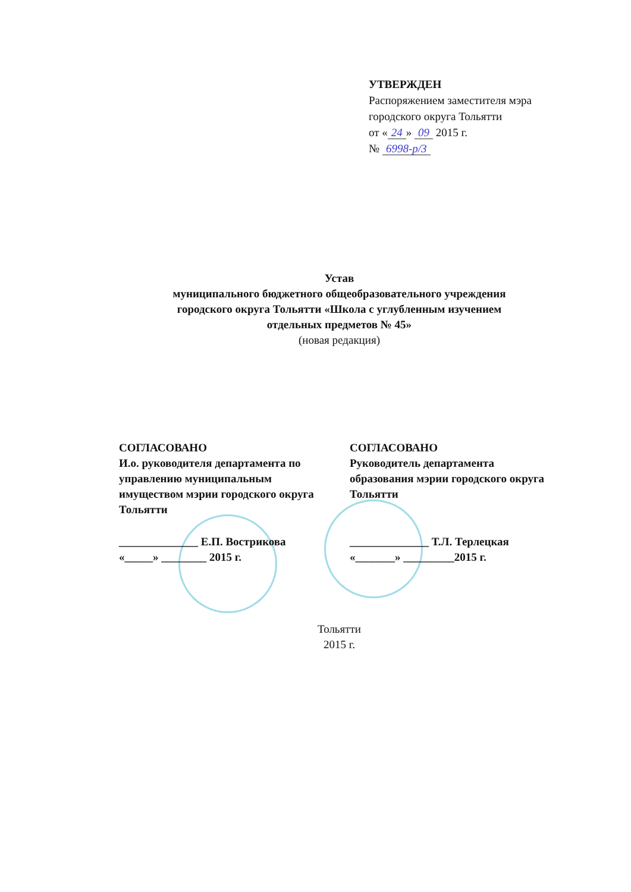УТВЕРЖДЕН
Распоряжением заместителя мэра
городского округа Тольятти
от « 24 » 09 2015 г.
№ 6998-р/3
Устав
муниципального бюджетного общеобразовательного учреждения
городского округа Тольятти «Школа с углубленным изучением
отдельных предметов № 45»
(новая редакция)
СОГЛАСОВАНО
И.о. руководителя департамента по управлению муниципальным имуществом мэрии городского округа Тольятти
______________ Е.П. Вострикова
«_____» ________ 2015 г.
СОГЛАСОВАНО
Руководитель департамента образования мэрии городского округа Тольятти
______________ Т.Л. Терлецкая
«_______» _________2015 г.
Тольятти
2015 г.